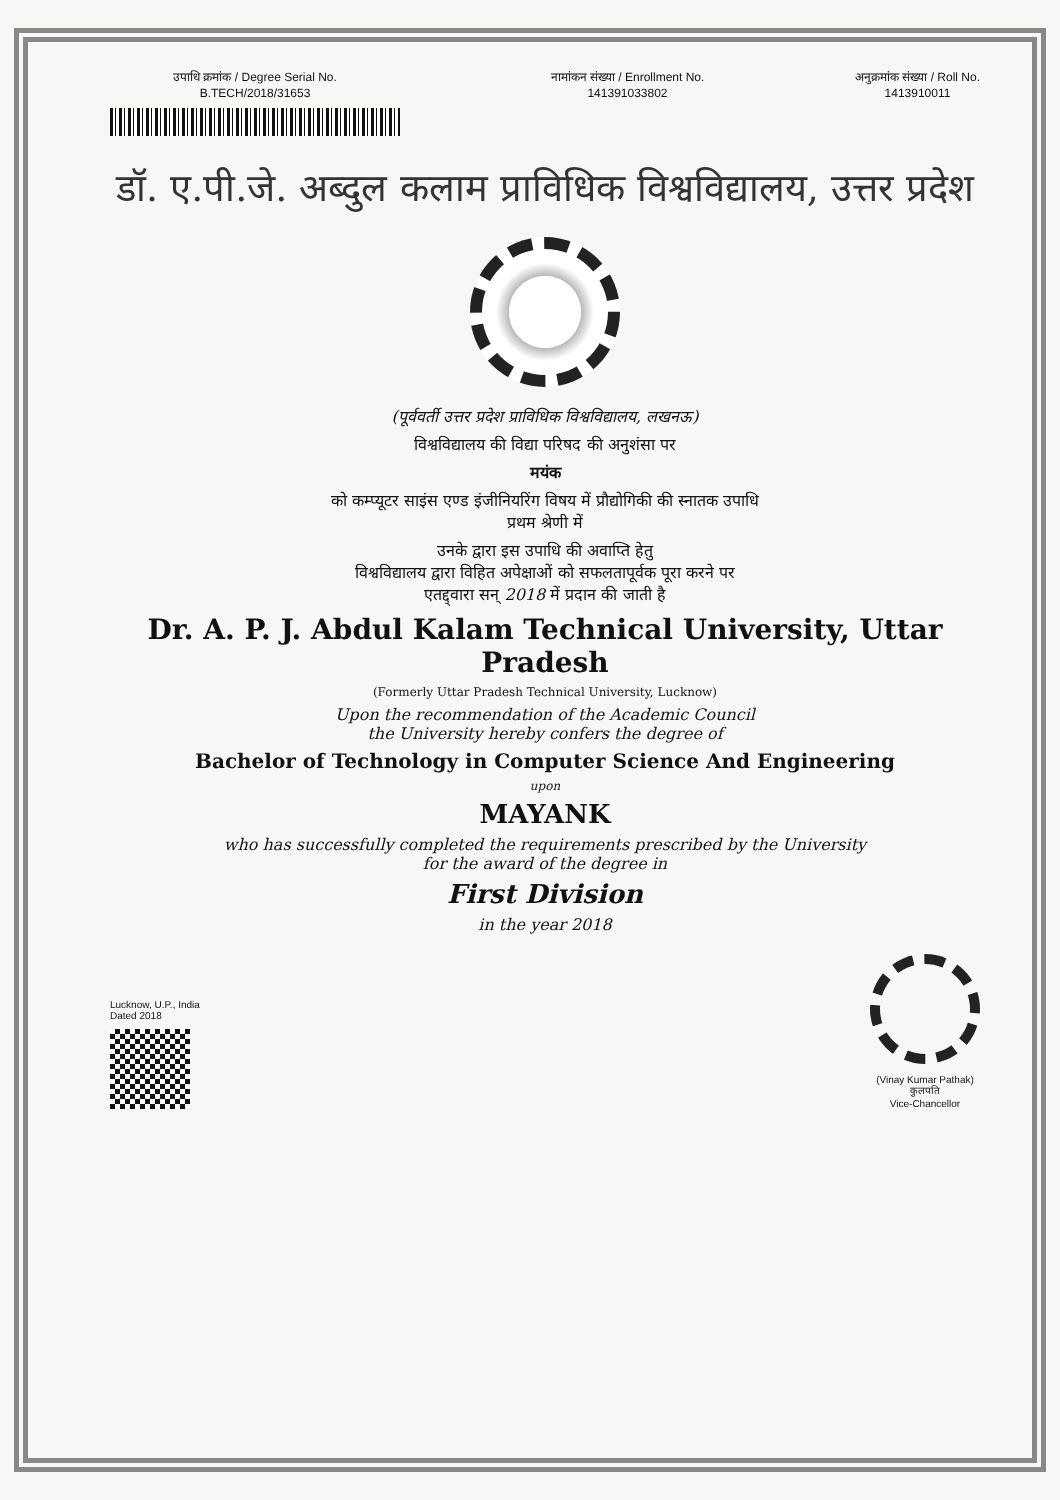उपाधि क्रमांक / Degree Serial No.
B.TECH/2018/31653
नामांकन संख्या / Enrollment No.
141391033802
अनुक्रमांक संख्या / Roll No.
1413910011
डॉ. ए.पी.जे. अब्दुल कलाम प्राविधिक विश्वविद्यालय, उत्तर प्रदेश
(पूर्ववर्ती उत्तर प्रदेश प्राविधिक विश्वविद्यालय, लखनऊ)
विश्वविद्यालय की विद्या परिषद की अनुशंसा पर
मयंक
को कम्प्यूटर साइंस एण्ड इंजीनियरिंग विषय में प्रौद्योगिकी की स्नातक उपाधि
प्रथम श्रेणी में
उनके द्वारा इस उपाधि की अवाप्ति हेतु
विश्वविद्यालय द्वारा विहित अपेक्षाओं को सफलतापूर्वक पूरा करने पर
एतद्द्वारा सन् 2018 में प्रदान की जाती है
Dr. A. P. J. Abdul Kalam Technical University, Uttar Pradesh
(Formerly Uttar Pradesh Technical University, Lucknow)
Upon the recommendation of the Academic Council
the University hereby confers the degree of
Bachelor of Technology in Computer Science And Engineering
upon
MAYANK
who has successfully completed the requirements prescribed by the University
for the award of the degree in
First Division
in the year 2018
Lucknow, U.P., India
Dated 2018
(Vinay Kumar Pathak)
कुलपति
Vice-Chancellor